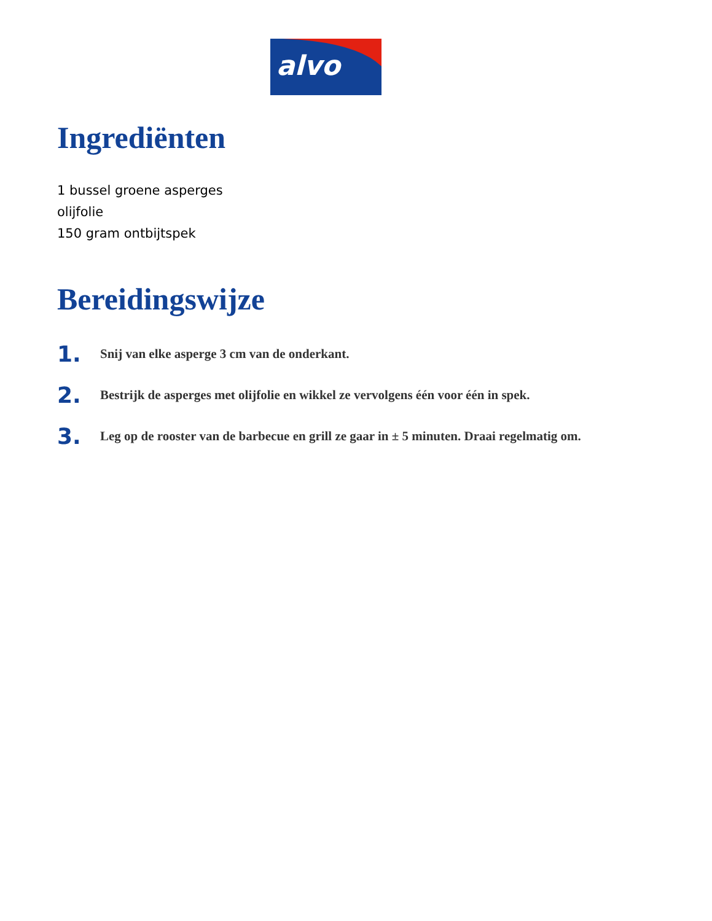alvo
Ingrediënten
1 bussel groene asperges
olijfolie
150 gram ontbijtspek
Bereidingswijze
1.
Snij van elke asperge 3 cm van de onderkant.
2.
Bestrijk de asperges met olijfolie en wikkel ze vervolgens één voor één in spek.
3.
Leg op de rooster van de barbecue en grill ze gaar in ± 5 minuten. Draai regelmatig om.